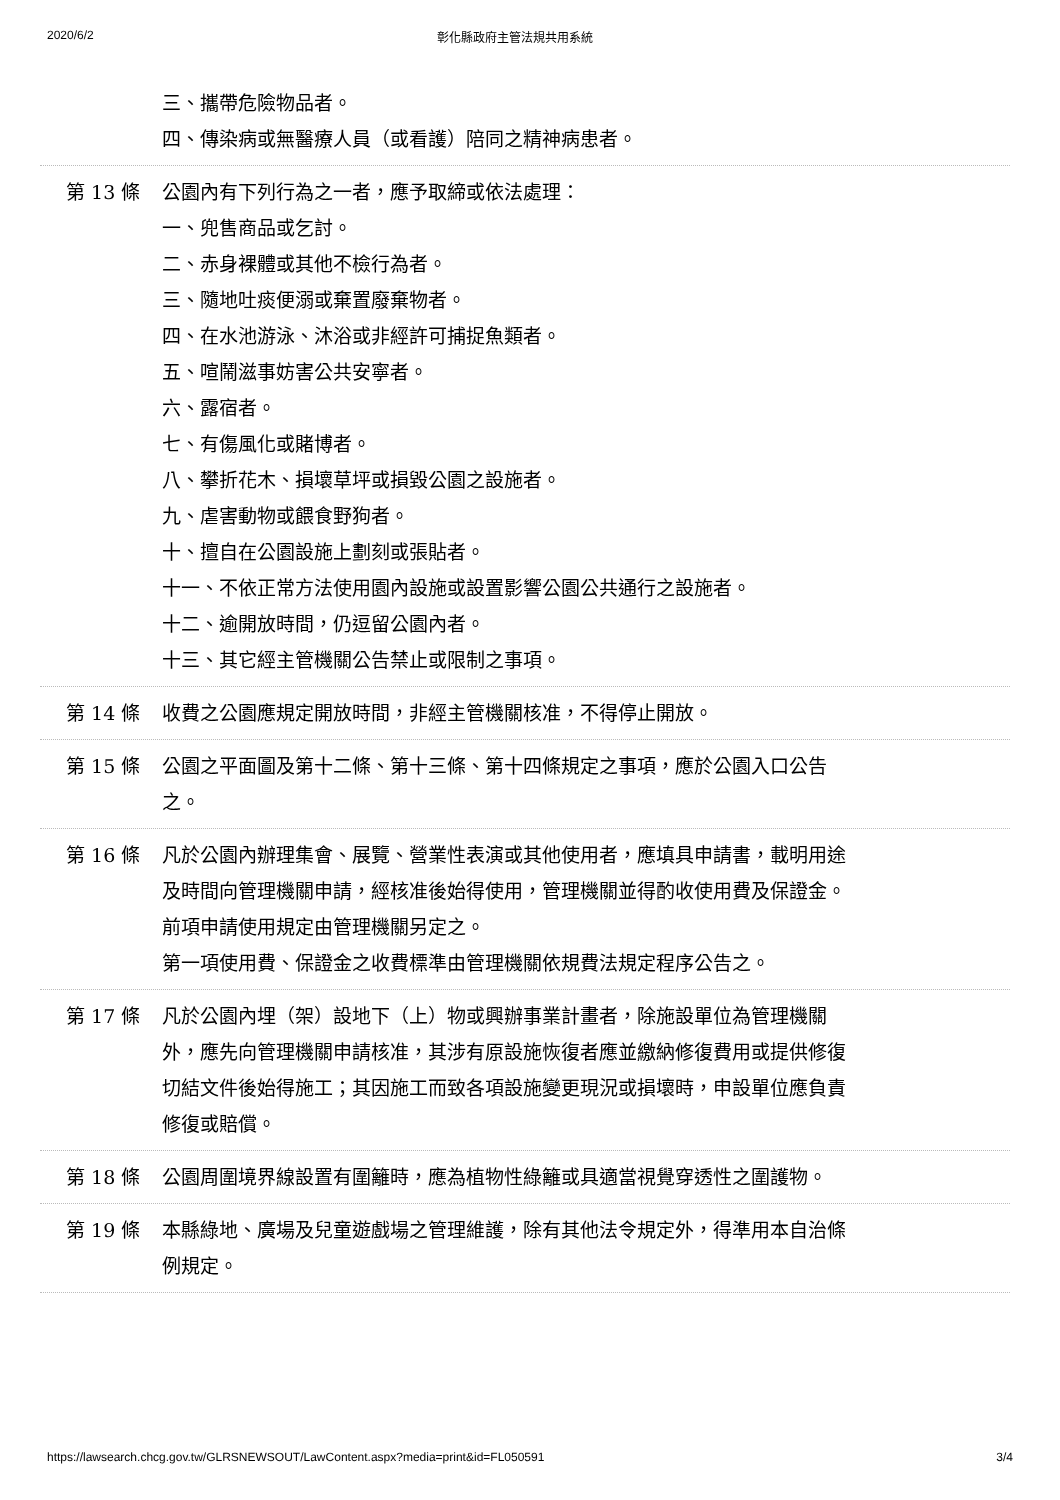2020/6/2 彰化縣政府主管法規共用系統
三、攜帶危險物品者。
四、傳染病或無醫療人員（或看護）陪同之精神病患者。
第 13 條 公園內有下列行為之一者，應予取締或依法處理：
一、兜售商品或乞討。
二、赤身裸體或其他不檢行為者。
三、隨地吐痰便溺或棄置廢棄物者。
四、在水池游泳、沐浴或非經許可捕捉魚類者。
五、喧鬧滋事妨害公共安寧者。
六、露宿者。
七、有傷風化或賭博者。
八、攀折花木、損壞草坪或損毀公園之設施者。
九、虐害動物或餵食野狗者。
十、擅自在公園設施上劃刻或張貼者。
十一、不依正常方法使用園內設施或設置影響公園公共通行之設施者。
十二、逾開放時間，仍逗留公園內者。
十三、其它經主管機關公告禁止或限制之事項。
第 14 條 收費之公園應規定開放時間，非經主管機關核准，不得停止開放。
第 15 條 公園之平面圖及第十二條、第十三條、第十四條規定之事項，應於公園入口公告之。
第 16 條 凡於公園內辦理集會、展覽、營業性表演或其他使用者，應填具申請書，載明用途及時間向管理機關申請，經核准後始得使用，管理機關並得酌收使用費及保證金。
前項申請使用規定由管理機關另定之。
第一項使用費、保證金之收費標準由管理機關依規費法規定程序公告之。
第 17 條 凡於公園內埋（架）設地下（上）物或興辦事業計畫者，除施設單位為管理機關外，應先向管理機關申請核准，其涉有原設施恢復者應並繳納修復費用或提供修復切結文件後始得施工；其因施工而致各項設施變更現況或損壞時，申設單位應負責修復或賠償。
第 18 條 公園周圍境界線設置有圍籬時，應為植物性綠籬或具適當視覺穿透性之圍護物。
第 19 條 本縣綠地、廣場及兒童遊戲場之管理維護，除有其他法令規定外，得準用本自治條例規定。
https://lawsearch.chcg.gov.tw/GLRSNEWSOUT/LawContent.aspx?media=print&id=FL050591 3/4